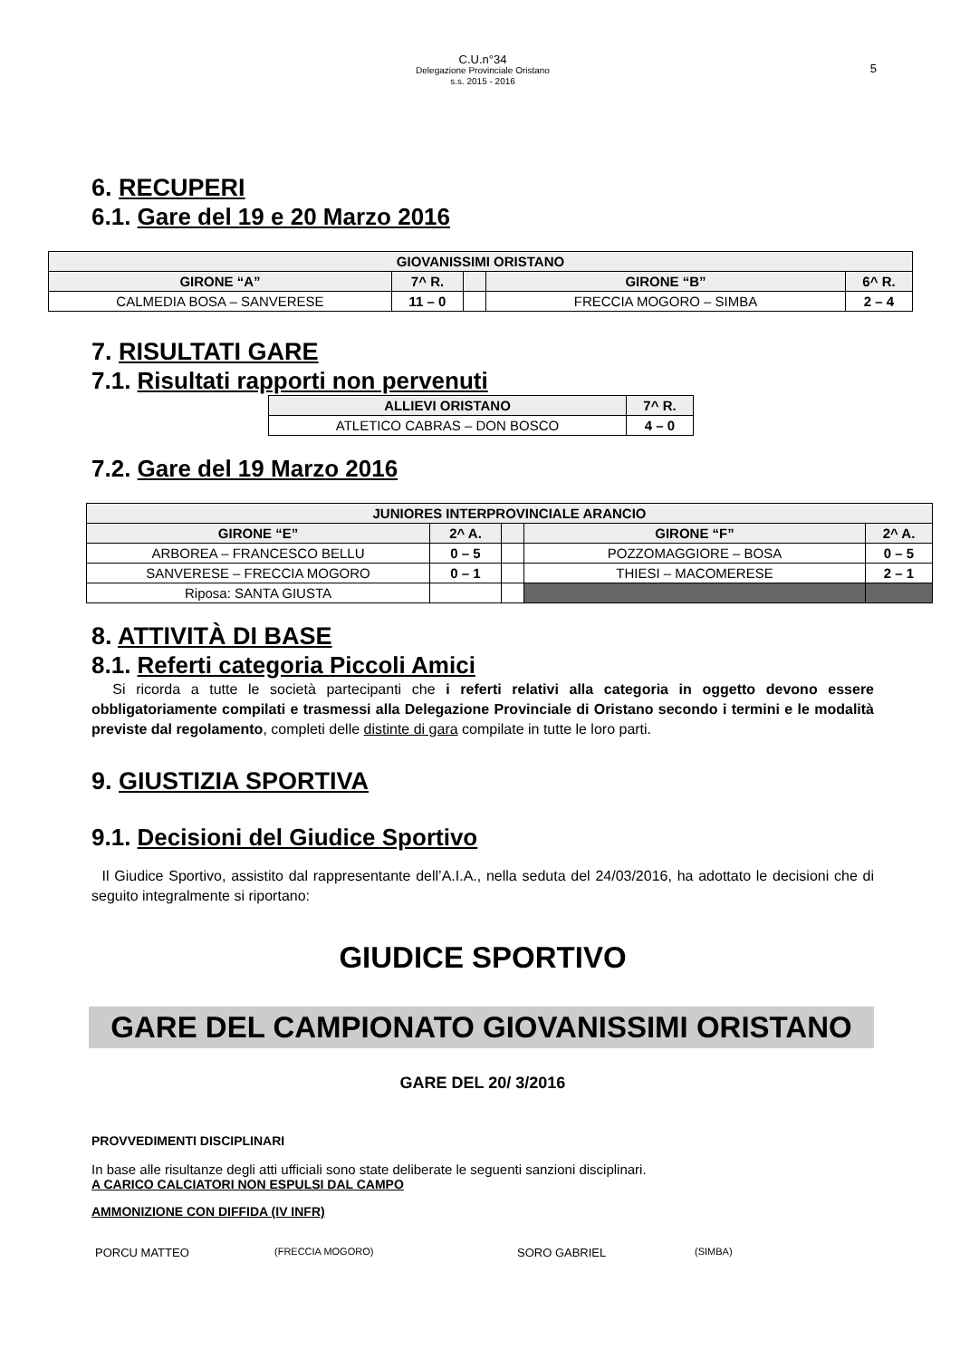C.U.n°34
Delegazione Provinciale Oristano
s.s. 2015 - 2016
5
6. RECUPERI
6.1. Gare del 19 e 20 Marzo 2016
| GIOVANISSIMI ORISTANO | | | | |
| --- | --- | --- | --- | --- |
| GIRONE “A” | 7^ R. | | GIRONE “B” | 6^ R. |
| CALMEDIA BOSA – SANVERESE | 11 – 0 | | FRECCIA MOGORO – SIMBA | 2 – 4 |
7. RISULTATI GARE
7.1. Risultati rapporti non pervenuti
| ALLIEVI ORISTANO | 7^ R. |
| --- | --- |
| ATLETICO CABRAS – DON BOSCO | 4 – 0 |
7.2. Gare del 19 Marzo 2016
| JUNIORES INTERPROVINCIALE ARANCIO | | | | |
| --- | --- | --- | --- | --- |
| GIRONE “E” | 2^ A. | | GIRONE “F” | 2^ A. |
| ARBOREA – FRANCESCO BELLU | 0 – 5 | | POZZOMAGGIORE – BOSA | 0 – 5 |
| SANVERESE – FRECCIA MOGORO | 0 – 1 | | THIESI – MACOMERESE | 2 – 1 |
| Riposa: SANTA GIUSTA | | | | |
8. ATTIVITÀ DI BASE
8.1. Referti categoria Piccoli Amici
Si ricorda a tutte le società partecipanti che i referti relativi alla categoria in oggetto devono essere obbligatoriamente compilati e trasmessi alla Delegazione Provinciale di Oristano secondo i termini e le modalità previste dal regolamento, completi delle distinte di gara compilate in tutte le loro parti.
9. GIUSTIZIA SPORTIVA
9.1. Decisioni del Giudice Sportivo
Il Giudice Sportivo, assistito dal rappresentante dell’A.I.A., nella seduta del 24/03/2016, ha adottato le decisioni che di seguito integralmente si riportano:
GIUDICE SPORTIVO
GARE DEL CAMPIONATO GIOVANISSIMI ORISTANO
GARE DEL 20/ 3/2016
PROVVEDIMENTI DISCIPLINARI
In base alle risultanze degli atti ufficiali sono state deliberate le seguenti sanzioni disciplinari.
A CARICO CALCIATORI NON ESPULSI DAL CAMPO
AMMONIZIONE CON DIFFIDA (IV INFR)
PORCU MATTEO (FRECCIA MOGORO) SORO GABRIEL (SIMBA)